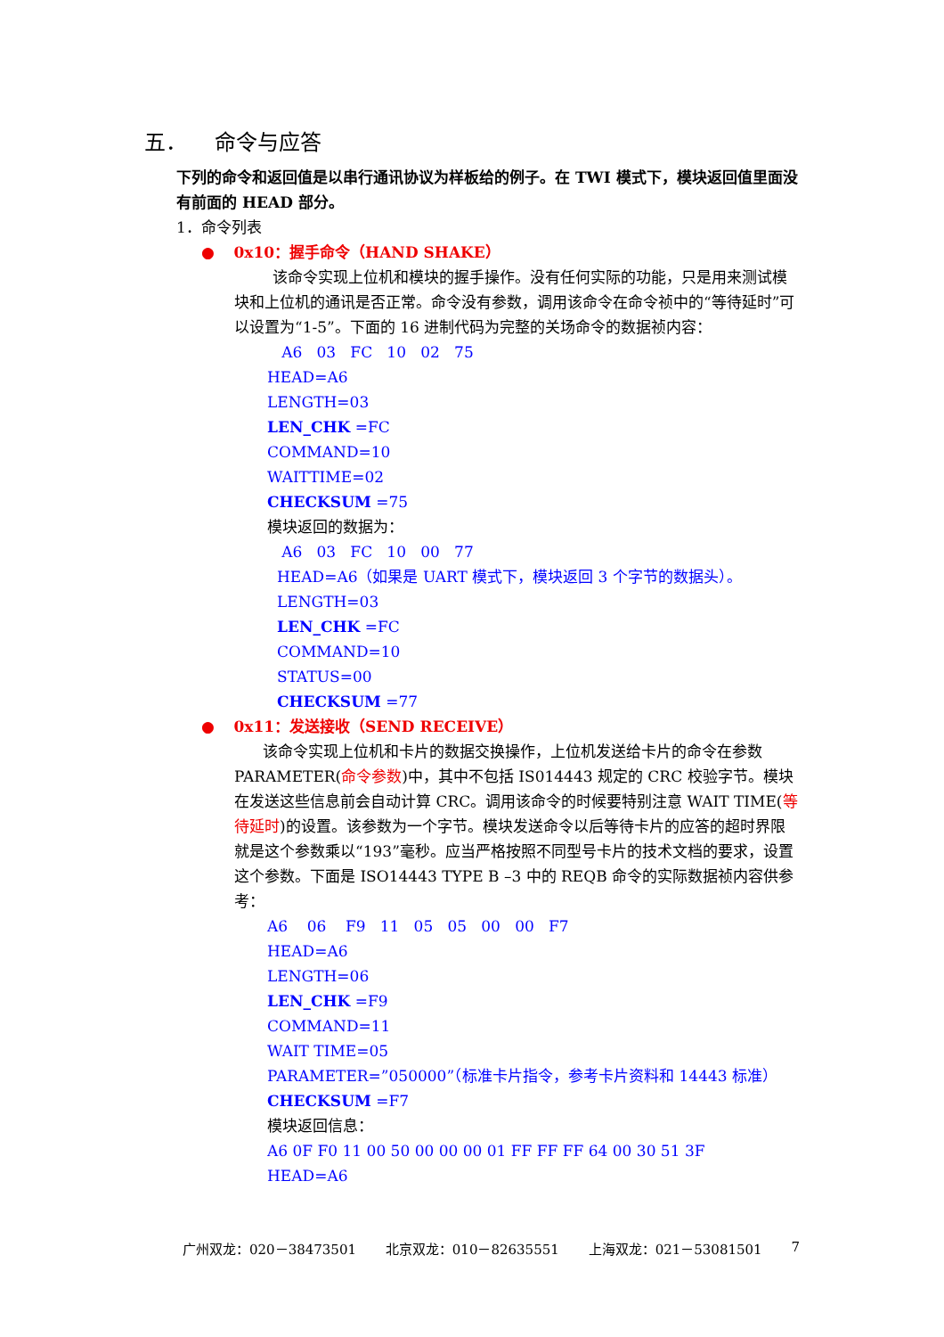五． 命令与应答
下列的命令和返回值是以串行通讯协议为样板给的例子。在 TWI 模式下，模块返回值里面没有前面的 HEAD 部分。
1．命令列表
● 0x10：握手命令（HAND SHAKE）
该命令实现上位机和模块的握手操作。没有任何实际的功能，只是用来测试模块和上位机的通讯是否正常。命令没有参数，调用该命令在命令祯中的“等待延时”可以设置为“1-5”。下面的 16 进制代码为完整的关场命令的数据祯内容：
A6 03 FC 10 02 75
HEAD=A6
LENGTH=03
LEN_CHK =FC
COMMAND=10
WAITTIME=02
CHECKSUM =75
模块返回的数据为：
A6 03 FC 10 00 77
HEAD=A6（如果是 UART 模式下，模块返回 3 个字节的数据头）。
LENGTH=03
LEN_CHK =FC
COMMAND=10
STATUS=00
CHECKSUM =77
● 0x11：发送接收（SEND RECEIVE）
该命令实现上位机和卡片的数据交换操作，上位机发送给卡片的命令在参数 PARAMETER(命令参数)中，其中不包括 IS014443 规定的 CRC 校验字节。模块在发送这些信息前会自动计算 CRC。调用该命令的时候要特别注意 WAIT TIME(等待延时)的设置。该参数为一个字节。模块发送命令以后等待卡片的应答的超时界限就是这个参数乘以“193”毫秒。应当严格按照不同型号卡片的技术文档的要求，设置这个参数。下面是 ISO14443 TYPE B –3 中的 REQB 命令的实际数据祯内容供参考：
A6 06 F9 11 05 05 00 00 F7
HEAD=A6
LENGTH=06
LEN_CHK =F9
COMMAND=11
WAIT TIME=05
PARAMETER=”050000”（标准卡片指令，参考卡片资料和 14443 标准）
CHECKSUM =F7
模块返回信息：
A6 0F F0 11 00 50 00 00 00 01 FF FF FF 64 00 30 51 3F
HEAD=A6
广州双龙：020－38473501 北京双龙：010－82635551 上海双龙：021－53081501 7